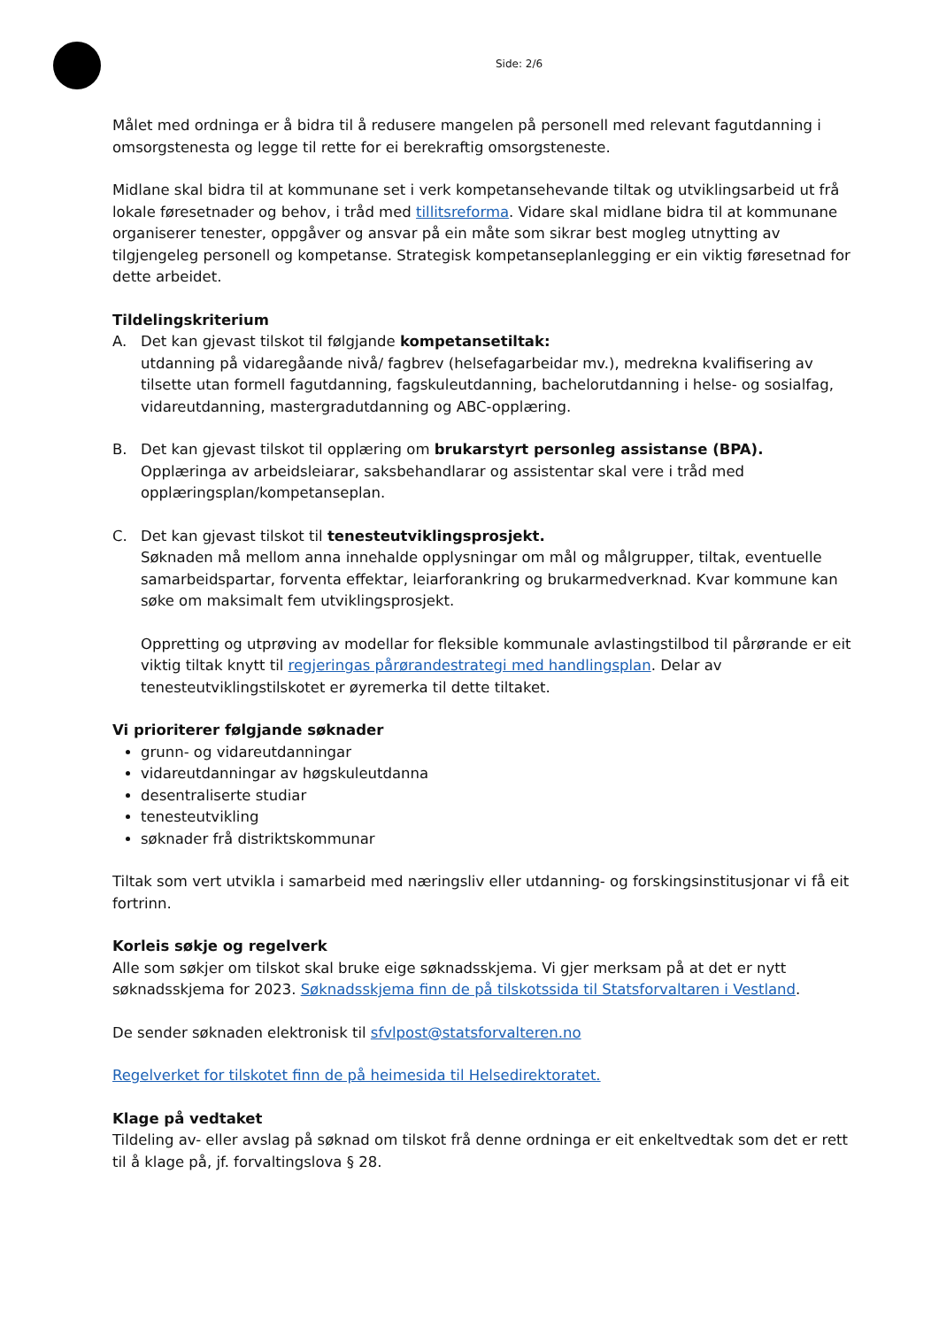Side: 2/6
Målet med ordninga er å bidra til å redusere mangelen på personell med relevant fagutdanning i omsorgstenesta og legge til rette for ei berekraftig omsorgsteneste.
Midlane skal bidra til at kommunane set i verk kompetansehevande tiltak og utviklingsarbeid ut frå lokale føresetnader og behov, i tråd med tillitsreforma. Vidare skal midlane bidra til at kommunane organiserer tenester, oppgåver og ansvar på ein måte som sikrar best mogleg utnytting av tilgjengeleg personell og kompetanse. Strategisk kompetanseplanlegging er ein viktig føresetnad for dette arbeidet.
Tildelingskriterium
A. Det kan gjevast tilskot til følgjande kompetansetiltak:
utdanning på vidaregåande nivå/ fagbrev (helsefagarbeidar mv.), medrekna kvalifisering av tilsette utan formell fagutdanning, fagskuleutdanning, bachelorutdanning i helse- og sosialfag, vidareutdanning, mastergradutdanning og ABC-opplæring.
B. Det kan gjevast tilskot til opplæring om brukarstyrt personleg assistanse (BPA).
Opplæringa av arbeidsleiarar, saksbehandlarar og assistentar skal vere i tråd med opplæringsplan/kompetanseplan.
C. Det kan gjevast tilskot til tenesteutviklingsprosjekt.
Søknaden må mellom anna innehalde opplysningar om mål og målgrupper, tiltak, eventuelle samarbeidspartar, forventa effektar, leiarforankring og brukarmedverknad. Kvar kommune kan søke om maksimalt fem utviklingsprosjekt.
Oppretting og utprøving av modellar for fleksible kommunale avlastingstilbod til pårørande er eit viktig tiltak knytt til regjeringas pårørandestrategi med handlingsplan. Delar av tenesteutviklingstilskotet er øyremerka til dette tiltaket.
Vi prioriterer følgjande søknader
grunn- og vidareutdanningar
vidareutdanningar av høgskuleutdanna
desentraliserte studiar
tenesteutvikling
søknader frå distriktskommunar
Tiltak som vert utvikla i samarbeid med næringsliv eller utdanning- og forskingsinstitusjonar vi få eit fortrinn.
Korleis søkje og regelverk
Alle som søkjer om tilskot skal bruke eige søknadsskjema. Vi gjer merksam på at det er nytt søknadsskjema for 2023. Søknadsskjema finn de på tilskotssida til Statsforvaltaren i Vestland.
De sender søknaden elektronisk til sfvlpost@statsforvalteren.no
Regelverket for tilskotet finn de på heimesida til Helsedirektoratet.
Klage på vedtaket
Tildeling av- eller avslag på søknad om tilskot frå denne ordninga er eit enkeltvedtak som det er rett til å klage på, jf. forvaltingslova § 28.